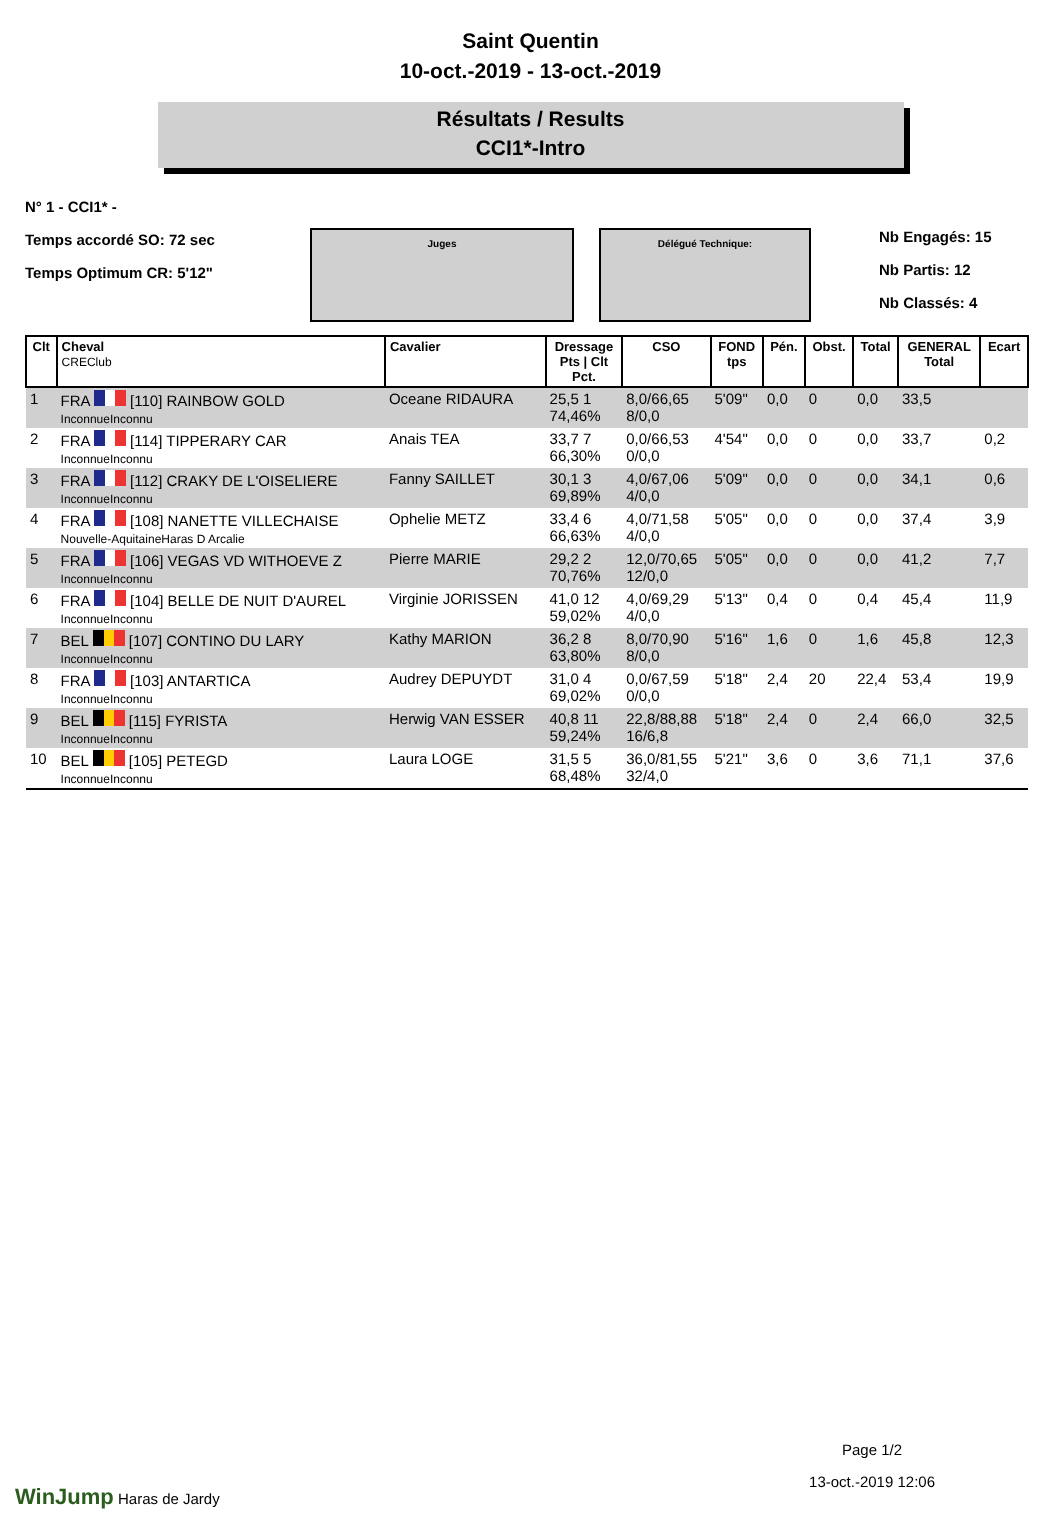Saint Quentin
10-oct.-2019 - 13-oct.-2019
Résultats / Results
CCI1*-Intro
N° 1 - CCI1* -
Temps accordé SO: 72 sec
Temps Optimum CR: 5'12"
Juges Délégué Technique:
Nb Engagés: 15
Nb Partis: 12
Nb Classés: 4
| Clt | Cheval CREClub | Cavalier | Dressage Pts / Clt Pct. | CSO | FOND tps | Pén. | Obst. | Total | GENERAL Total | Ecart |
| --- | --- | --- | --- | --- | --- | --- | --- | --- | --- | --- |
| 1 | FRA [110] RAINBOW GOLD InconnueInconnu | Oceane RIDAURA | 25,5 1 74,46% | 8,0/66,65 8/0,0 | 5'09" | 0,0 | 0 | 0,0 | 33,5 | |
| 2 | FRA [114] TIPPERARY CAR InconnueInconnu | Anais TEA | 33,7 7 66,30% | 0,0/66,53 0/0,0 | 4'54" | 0,0 | 0 | 0,0 | 33,7 | 0,2 |
| 3 | FRA [112] CRAKY DE L'OISELIERE InconnueInconnu | Fanny SAILLET | 30,1 3 69,89% | 4,0/67,06 4/0,0 | 5'09" | 0,0 | 0 | 0,0 | 34,1 | 0,6 |
| 4 | FRA [108] NANETTE VILLECHAISE Nouvelle-AquitaineHaras D Arcalie | Ophelie METZ | 33,4 6 66,63% | 4,0/71,58 4/0,0 | 5'05" | 0,0 | 0 | 0,0 | 37,4 | 3,9 |
| 5 | FRA [106] VEGAS VD WITHOEVE Z InconnueInconnu | Pierre MARIE | 29,2 2 70,76% | 12,0/70,65 12/0,0 | 5'05" | 0,0 | 0 | 0,0 | 41,2 | 7,7 |
| 6 | FRA [104] BELLE DE NUIT D'AUREL InconnueInconnu | Virginie JORISSEN | 41,0 12 59,02% | 4,0/69,29 4/0,0 | 5'13" | 0,4 | 0 | 0,4 | 45,4 | 11,9 |
| 7 | BEL [107] CONTINO DU LARY InconnueInconnu | Kathy MARION | 36,2 8 63,80% | 8,0/70,90 8/0,0 | 5'16" | 1,6 | 0 | 1,6 | 45,8 | 12,3 |
| 8 | FRA [103] ANTARTICA InconnueInconnu | Audrey DEPUYDT | 31,0 4 69,02% | 0,0/67,59 0/0,0 | 5'18" | 2,4 | 20 | 22,4 | 53,4 | 19,9 |
| 9 | BEL [115] FYRISTA InconnueInconnu | Herwig VAN ESSER | 40,8 11 59,24% | 22,8/88,88 16/6,8 | 5'18" | 2,4 | 0 | 2,4 | 66,0 | 32,5 |
| 10 | BEL [105] PETEGD InconnueInconnu | Laura LOGE | 31,5 5 68,48% | 36,0/81,55 32/4,0 | 5'21" | 3,6 | 0 | 3,6 | 71,1 | 37,6 |
WinJump Haras de Jardy
Page 1/2
13-oct.-2019 12:06